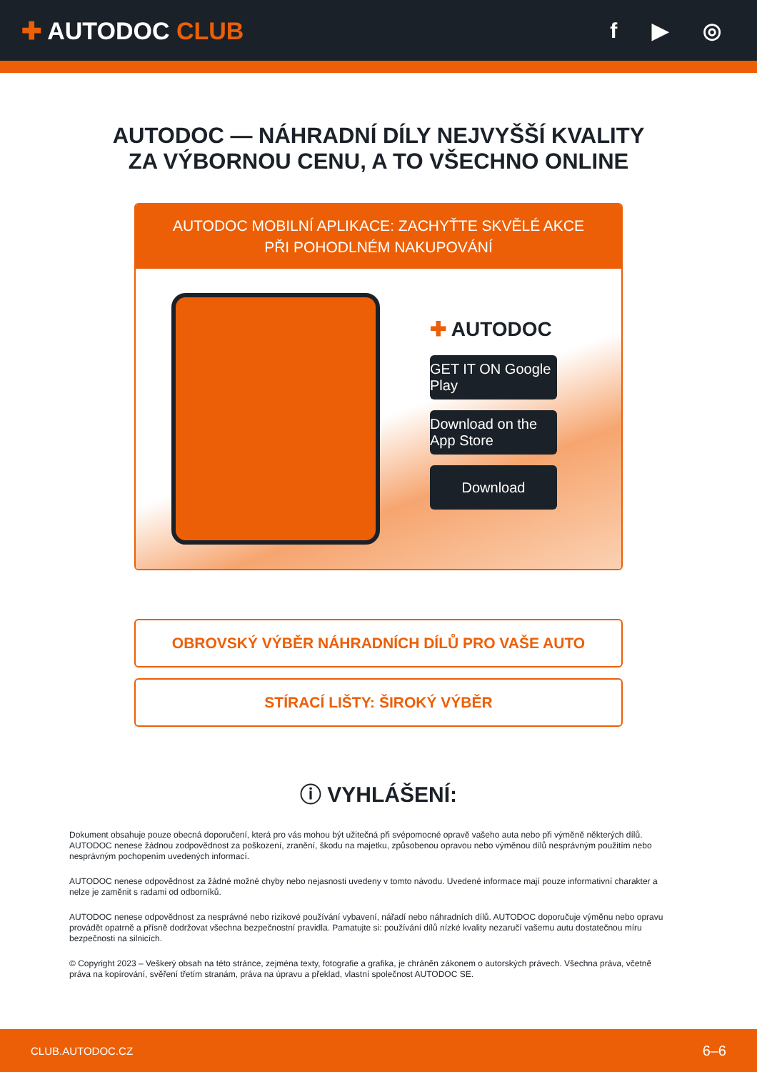✚ AUTODOC CLUB f ▶ ◎
AUTODOC — NÁHRADNÍ DÍLY NEJVYŠŠÍ KVALITY ZA VÝBORNOU CENU, A TO VŠECHNO ONLINE
AUTODOC MOBILNÍ APLIKACE: ZACHYŤTE SKVĚLÉ AKCE PŘI POHODLNÉM NAKUPOVÁNÍ
✚ AUTODOC
GET IT ON Google Play
Download on the App Store
Download
OBROVSKÝ VÝBĚR NÁHRADNÍCH DÍLŮ PRO VAŠE AUTO
STÍRACÍ LIŠTY: ŠIROKÝ VÝBĚR
ⓘ VYHLÁŠENÍ:
Dokument obsahuje pouze obecná doporučení, která pro vás mohou být užitečná při svépomocné opravě vašeho auta nebo při výměně některých dílů. AUTODOC nenese žádnou zodpovědnost za poškození, zranění, škodu na majetku, způsobenou opravou nebo výměnou dílů nesprávným použitím nebo nesprávným pochopením uvedených informací.
AUTODOC nenese odpovědnost za žádné možné chyby nebo nejasnosti uvedeny v tomto návodu. Uvedené informace mají pouze informativní charakter a nelze je zaměnit s radami od odborníků.
AUTODOC nenese odpovědnost za nesprávné nebo rizikové používání vybavení, nářadí nebo náhradních dílů. AUTODOC doporučuje výměnu nebo opravu provádět opatrně a přísně dodržovat všechna bezpečnostní pravidla. Pamatujte si: používání dílů nízké kvality nezaručí vašemu autu dostatečnou míru bezpečnosti na silnicích.
© Copyright 2023 – Veškerý obsah na této stránce, zejména texty, fotografie a grafika, je chráněn zákonem o autorských právech. Všechna práva, včetně práva na kopírování, svěření třetím stranám, práva na úpravu a překlad, vlastní společnost AUTODOC SE.
CLUB.AUTODOC.CZ 6–6